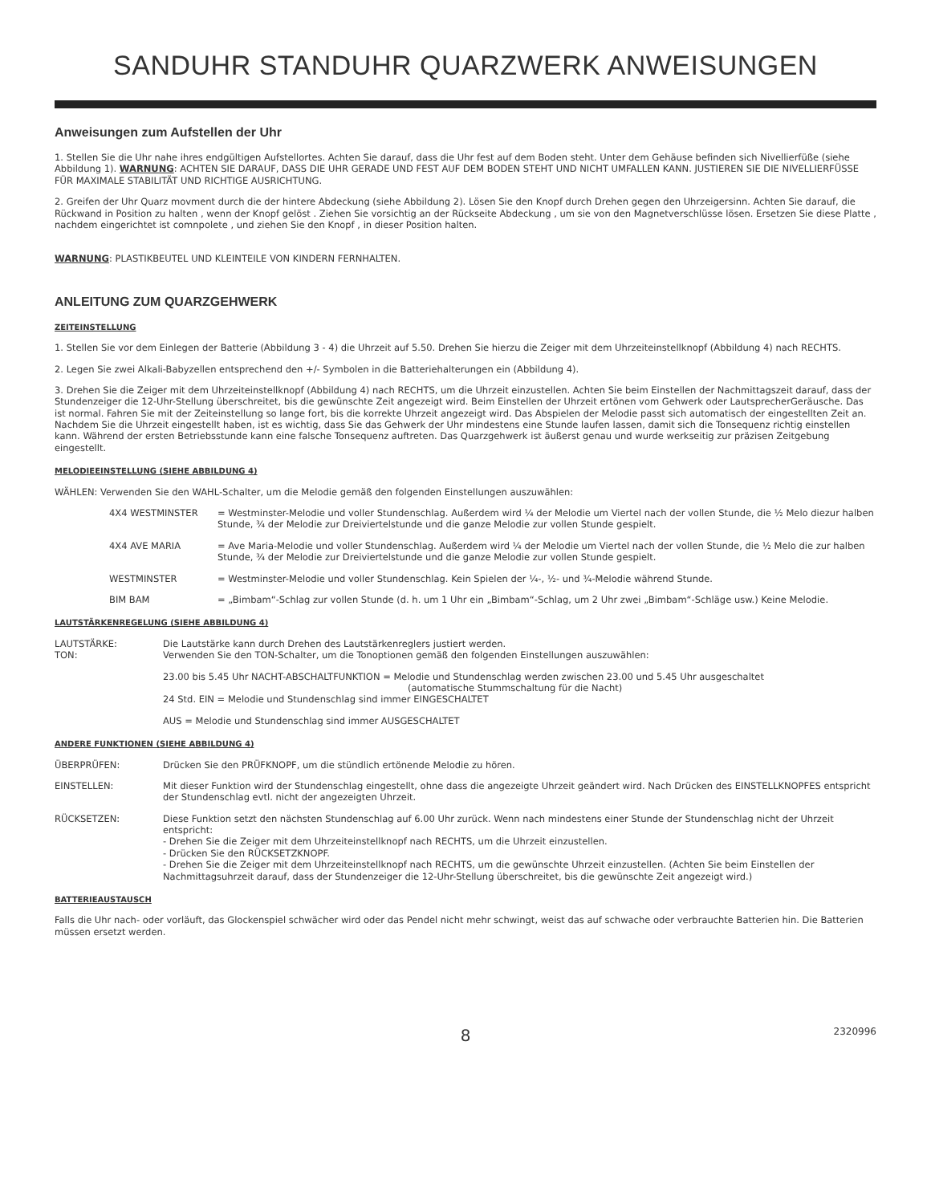SANDUHR STANDUHR QUARZWERK ANWEISUNGEN
Anweisungen zum Aufstellen der Uhr
1. Stellen Sie die Uhr nahe ihres endgültigen Aufstellortes. Achten Sie darauf, dass die Uhr fest auf dem Boden steht. Unter dem Gehäuse befinden sich Nivellierfüße (siehe Abbildung 1). WARNUNG: ACHTEN SIE DARAUF, DASS DIE UHR GERADE UND FEST AUF DEM BODEN STEHT UND NICHT UMFALLEN KANN. JUSTIEREN SIE DIE NIVELLIERFÜSSE FÜR MAXIMALE STABILITÄT UND RICHTIGE AUSRICHTUNG.
2. Greifen der Uhr Quarz movment durch die der hintere Abdeckung (siehe Abbildung 2). Lösen Sie den Knopf durch Drehen gegen den Uhrzeigersinn. Achten Sie darauf, die Rückwand in Position zu halten , wenn der Knopf gelöst . Ziehen Sie vorsichtig an der Rückseite Abdeckung , um sie von den Magnetverschlüsse lösen. Ersetzen Sie diese Platte , nachdem eingerichtet ist comnpolete , und ziehen Sie den Knopf , in dieser Position halten.
WARNUNG: PLASTIKBEUTEL UND KLEINTEILE VON KINDERN FERNHALTEN.
ANLEITUNG ZUM QUARZGEHWERK
ZEITEINSTELLUNG
1. Stellen Sie vor dem Einlegen der Batterie (Abbildung 3 - 4) die Uhrzeit auf 5.50. Drehen Sie hierzu die Zeiger mit dem Uhrzeiteinstellknopf (Abbildung 4) nach RECHTS.
2. Legen Sie zwei Alkali-Babyzellen entsprechend den +/- Symbolen in die Batteriehalterungen ein (Abbildung 4).
3. Drehen Sie die Zeiger mit dem Uhrzeiteinstellknopf (Abbildung 4) nach RECHTS, um die Uhrzeit einzustellen. Achten Sie beim Einstellen der Nachmittagszeit darauf, dass der Stundenzeiger die 12-Uhr-Stellung überschreitet, bis die gewünschte Zeit angezeigt wird. Beim Einstellen der Uhrzeit ertönen vom Gehwerk oder LautsprecherGeräusche. Das ist normal. Fahren Sie mit der Zeiteinstellung so lange fort, bis die korrekte Uhrzeit angezeigt wird. Das Abspielen der Melodie passt sich automatisch der eingestellten Zeit an. Nachdem Sie die Uhrzeit eingestellt haben, ist es wichtig, dass Sie das Gehwerk der Uhr mindestens eine Stunde laufen lassen, damit sich die Tonsequenz richtig einstellen kann. Während der ersten Betriebsstunde kann eine falsche Tonsequenz auftreten. Das Quarzgehwerk ist äußerst genau und wurde werkseitig zur präzisen Zeitgebung eingestellt.
MELODIEEINSTELLUNG (SIEHE ABBILDUNG 4)
WÄHLEN: Verwenden Sie den WAHL-Schalter, um die Melodie gemäß den folgenden Einstellungen auszuwählen:
4X4 WESTMINSTER = Westminster-Melodie und voller Stundenschlag. Außerdem wird ¼ der Melodie um Viertel nach der vollen Stunde, die ½ Melo diezur halben Stunde, ¾ der Melodie zur Dreiviertelstunde und die ganze Melodie zur vollen Stunde gespielt.
4X4 AVE MARIA = Ave Maria-Melodie und voller Stundenschlag. Außerdem wird ¼ der Melodie um Viertel nach der vollen Stunde, die ½ Melo die zur halben Stunde, ¾ der Melodie zur Dreiviertelstunde und die ganze Melodie zur vollen Stunde gespielt.
WESTMINSTER = Westminster-Melodie und voller Stundenschlag. Kein Spielen der ¼-, ½- und ¾-Melodie während Stunde.
BIM BAM = „Bimbam“-Schlag zur vollen Stunde (d. h. um 1 Uhr ein „Bimbam“-Schlag, um 2 Uhr zwei „Bimbam“-Schläge usw.) Keine Melodie.
LAUTSTÄRKENREGELUNG (SIEHE ABBILDUNG 4)
LAUTSTÄRKE: Die Lautstärke kann durch Drehen des Lautstärkenreglers justiert werden.
TON: Verwenden Sie den TON-Schalter, um die Tonoptionen gemäß den folgenden Einstellungen auszuwählen:
23.00 bis 5.45 Uhr NACHT-ABSCHALTFUNKTION = Melodie und Stundenschlag werden zwischen 23.00 und 5.45 Uhr ausgeschaltet
(automatische Stummschaltung für die Nacht)
24 Std. EIN = Melodie und Stundenschlag sind immer EINGESCHALTET
AUS = Melodie und Stundenschlag sind immer AUSGESCHALTET
ANDERE FUNKTIONEN (SIEHE ABBILDUNG 4)
ÜBERPRÜFEN: Drücken Sie den PRÜFKNOPF, um die stündlich ertönende Melodie zu hören.
EINSTELLEN: Mit dieser Funktion wird der Stundenschlag eingestellt, ohne dass die angezeigte Uhrzeit geändert wird. Nach Drücken des EINSTELLKNOPFES entspricht der Stundenschlag evtl. nicht der angezeigten Uhrzeit.
RÜCKSETZEN: Diese Funktion setzt den nächsten Stundenschlag auf 6.00 Uhr zurück. Wenn nach mindestens einer Stunde der Stundenschlag nicht der Uhrzeit entspricht:
- Drehen Sie die Zeiger mit dem Uhrzeiteinstellknopf nach RECHTS, um die Uhrzeit einzustellen.
- Drücken Sie den RÜCKSETZKNOPF.
- Drehen Sie die Zeiger mit dem Uhrzeiteinstellknopf nach RECHTS, um die gewünschte Uhrzeit einzustellen. (Achten Sie beim Einstellen der Nachmittagsuhrzeit darauf, dass der Stundenzeiger die 12-Uhr-Stellung überschreitet, bis die gewünschte Zeit angezeigt wird.)
BATTERIEAUSTAUSCH
Falls die Uhr nach- oder vorläuft, das Glockenspiel schwächer wird oder das Pendel nicht mehr schwingt, weist das auf schwache oder verbrauchte Batterien hin. Die Batterien müssen ersetzt werden.
8 2320996